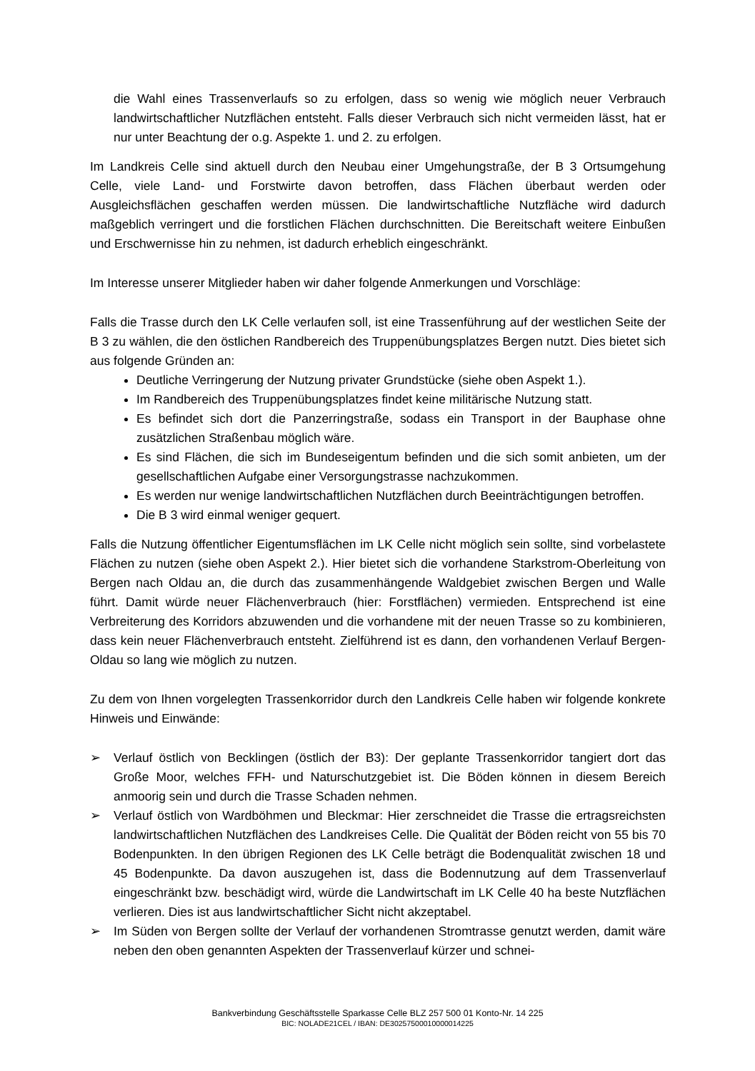die Wahl eines Trassenverlaufs so zu erfolgen, dass so wenig wie möglich neuer Verbrauch landwirtschaftlicher Nutzflächen entsteht. Falls dieser Verbrauch sich nicht vermeiden lässt, hat er nur unter Beachtung der o.g. Aspekte 1. und 2. zu erfolgen.
Im Landkreis Celle sind aktuell durch den Neubau einer Umgehungstraße, der B 3 Ortsumgehung Celle, viele Land- und Forstwirte davon betroffen, dass Flächen überbaut werden oder Ausgleichsflächen geschaffen werden müssen. Die landwirtschaftliche Nutzfläche wird dadurch maßgeblich verringert und die forstlichen Flächen durchschnitten. Die Bereitschaft weitere Einbußen und Erschwernisse hin zu nehmen, ist dadurch erheblich eingeschränkt.
Im Interesse unserer Mitglieder haben wir daher folgende Anmerkungen und Vorschläge:
Falls die Trasse durch den LK Celle verlaufen soll, ist eine Trassenführung auf der westlichen Seite der B 3 zu wählen, die den östlichen Randbereich des Truppenübungsplatzes Bergen nutzt. Dies bietet sich aus folgende Gründen an:
Deutliche Verringerung der Nutzung privater Grundstücke (siehe oben Aspekt 1.).
Im Randbereich des Truppenübungsplatzes findet keine militärische Nutzung statt.
Es befindet sich dort die Panzerringstraße, sodass ein Transport in der Bauphase ohne zusätzlichen Straßenbau möglich wäre.
Es sind Flächen, die sich im Bundeseigentum befinden und die sich somit anbieten, um der gesellschaftlichen Aufgabe einer Versorgungstrasse nachzukommen.
Es werden nur wenige landwirtschaftlichen Nutzflächen durch Beeinträchtigungen betroffen.
Die B 3 wird einmal weniger gequert.
Falls die Nutzung öffentlicher Eigentumsflächen im LK Celle nicht möglich sein sollte, sind vorbelastete Flächen zu nutzen (siehe oben Aspekt 2.). Hier bietet sich die vorhandene Starkstrom-Oberleitung von Bergen nach Oldau an, die durch das zusammenhängende Waldgebiet zwischen Bergen und Walle führt. Damit würde neuer Flächenverbrauch (hier: Forstflächen) vermieden. Entsprechend ist eine Verbreiterung des Korridors abzuwenden und die vorhandene mit der neuen Trasse so zu kombinieren, dass kein neuer Flächenverbrauch entsteht. Zielführend ist es dann, den vorhandenen Verlauf Bergen-Oldau so lang wie möglich zu nutzen.
Zu dem von Ihnen vorgelegten Trassenkorridor durch den Landkreis Celle haben wir folgende konkrete Hinweis und Einwände:
➢ Verlauf östlich von Becklingen (östlich der B3): Der geplante Trassenkorridor tangiert dort das Große Moor, welches FFH- und Naturschutzgebiet ist. Die Böden können in diesem Bereich anmoorig sein und durch die Trasse Schaden nehmen.
➢ Verlauf östlich von Wardböhmen und Bleckmar: Hier zerschneidet die Trasse die ertragsreichsten landwirtschaftlichen Nutzflächen des Landkreises Celle. Die Qualität der Böden reicht von 55 bis 70 Bodenpunkten. In den übrigen Regionen des LK Celle beträgt die Bodenqualität zwischen 18 und 45 Bodenpunkte. Da davon auszugehen ist, dass die Bodennutzung auf dem Trassenverlauf eingeschränkt bzw. beschädigt wird, würde die Landwirtschaft im LK Celle 40 ha beste Nutzflächen verlieren. Dies ist aus landwirtschaftlicher Sicht nicht akzeptabel.
➢ Im Süden von Bergen sollte der Verlauf der vorhandenen Stromtrasse genutzt werden, damit wäre neben den oben genannten Aspekten der Trassenverlauf kürzer und schnei-
Bankverbindung Geschäftsstelle Sparkasse Celle BLZ 257 500 01 Konto-Nr. 14 225
BIC: NOLADE21CEL / IBAN: DE30257500010000014225